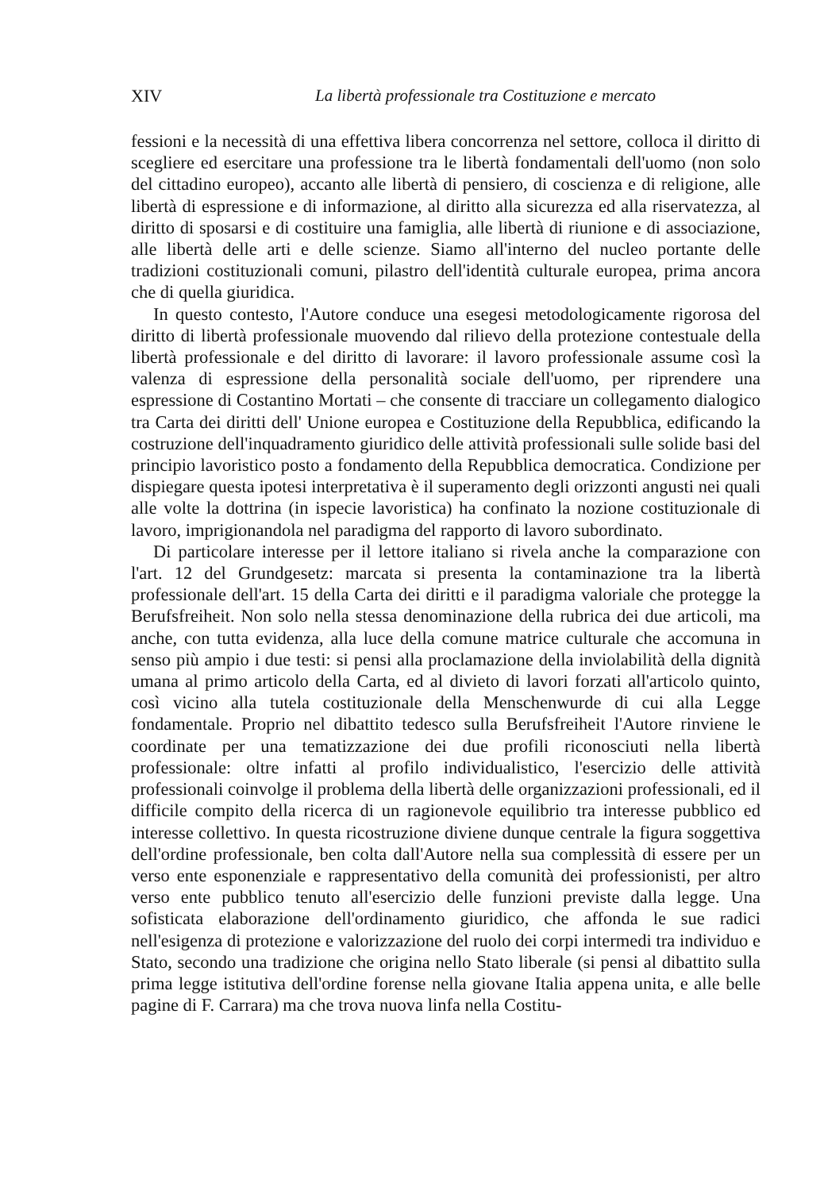XIV La libertà professionale tra Costituzione e mercato
fessioni e la necessità di una effettiva libera concorrenza nel settore, colloca il diritto di scegliere ed esercitare una professione tra le libertà fondamentali dell'uomo (non solo del cittadino europeo), accanto alle libertà di pensiero, di coscienza e di religione, alle libertà di espressione e di informazione, al diritto alla sicurezza ed alla riservatezza, al diritto di sposarsi e di costituire una famiglia, alle libertà di riunione e di associazione, alle libertà delle arti e delle scienze. Siamo all'interno del nucleo portante delle tradizioni costituzionali comuni, pilastro dell'identità culturale europea, prima ancora che di quella giuridica.
In questo contesto, l'Autore conduce una esegesi metodologicamente rigorosa del diritto di libertà professionale muovendo dal rilievo della protezione contestuale della libertà professionale e del diritto di lavorare: il lavoro professionale assume così la valenza di espressione della personalità sociale dell'uomo, per riprendere una espressione di Costantino Mortati – che consente di tracciare un collegamento dialogico tra Carta dei diritti dell' Unione europea e Costituzione della Repubblica, edificando la costruzione dell'inquadramento giuridico delle attività professionali sulle solide basi del principio lavoristico posto a fondamento della Repubblica democratica. Condizione per dispiegare questa ipotesi interpretativa è il superamento degli orizzonti angusti nei quali alle volte la dottrina (in ispecie lavoristica) ha confinato la nozione costituzionale di lavoro, imprigionandola nel paradigma del rapporto di lavoro subordinato.
Di particolare interesse per il lettore italiano si rivela anche la comparazione con l'art. 12 del Grundgesetz: marcata si presenta la contaminazione tra la libertà professionale dell'art. 15 della Carta dei diritti e il paradigma valoriale che protegge la Berufsfreiheit. Non solo nella stessa denominazione della rubrica dei due articoli, ma anche, con tutta evidenza, alla luce della comune matrice culturale che accomuna in senso più ampio i due testi: si pensi alla proclamazione della inviolabilità della dignità umana al primo articolo della Carta, ed al divieto di lavori forzati all'articolo quinto, così vicino alla tutela costituzionale della Menschenwurde di cui alla Legge fondamentale. Proprio nel dibattito tedesco sulla Berufsfreiheit l'Autore rinviene le coordinate per una tematizzazione dei due profili riconosciuti nella libertà professionale: oltre infatti al profilo individualistico, l'esercizio delle attività professionali coinvolge il problema della libertà delle organizzazioni professionali, ed il difficile compito della ricerca di un ragionevole equilibrio tra interesse pubblico ed interesse collettivo. In questa ricostruzione diviene dunque centrale la figura soggettiva dell'ordine professionale, ben colta dall'Autore nella sua complessità di essere per un verso ente esponenziale e rappresentativo della comunità dei professionisti, per altro verso ente pubblico tenuto all'esercizio delle funzioni previste dalla legge. Una sofisticata elaborazione dell'ordinamento giuridico, che affonda le sue radici nell'esigenza di protezione e valorizzazione del ruolo dei corpi intermedi tra individuo e Stato, secondo una tradizione che origina nello Stato liberale (si pensi al dibattito sulla prima legge istitutiva dell'ordine forense nella giovane Italia appena unita, e alle belle pagine di F. Carrara) ma che trova nuova linfa nella Costitu-